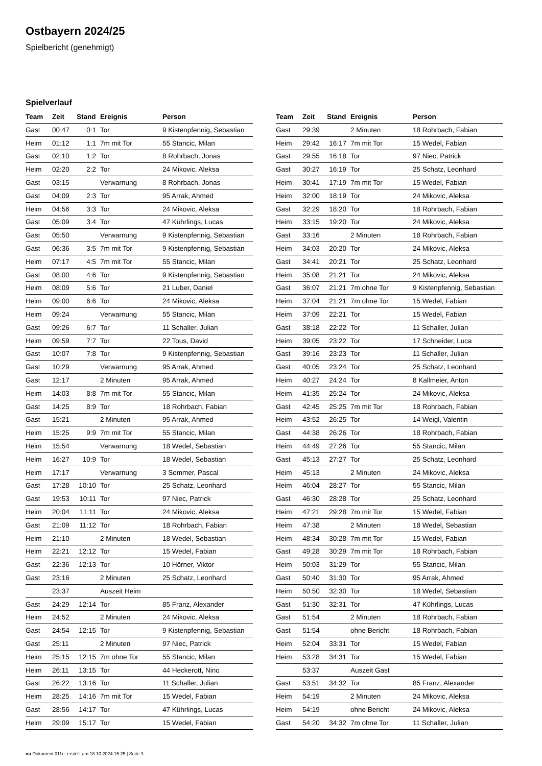Ostbayern 2024/25
Spielbericht (genehmigt)
Spielverlauf
| Team | Zeit | Stand | Ereignis | Person |
| --- | --- | --- | --- | --- |
| Gast | 00:47 | 0:1 | Tor | 9 Kistenpfennig, Sebastian |
| Heim | 01:12 | 1:1 | 7m mit Tor | 55 Stancic, Milan |
| Gast | 02:10 | 1:2 | Tor | 8 Rohrbach, Jonas |
| Heim | 02:20 | 2:2 | Tor | 24 Mikovic, Aleksa |
| Gast | 03:15 | | Verwarnung | 8 Rohrbach, Jonas |
| Gast | 04:09 | 2:3 | Tor | 95 Arrak, Ahmed |
| Heim | 04:56 | 3:3 | Tor | 24 Mikovic, Aleksa |
| Gast | 05:09 | 3:4 | Tor | 47 Kührlings, Lucas |
| Gast | 05:50 | | Verwarnung | 9 Kistenpfennig, Sebastian |
| Gast | 06:36 | 3:5 | 7m mit Tor | 9 Kistenpfennig, Sebastian |
| Heim | 07:17 | 4:5 | 7m mit Tor | 55 Stancic, Milan |
| Gast | 08:00 | 4:6 | Tor | 9 Kistenpfennig, Sebastian |
| Heim | 08:09 | 5:6 | Tor | 21 Luber, Daniel |
| Heim | 09:00 | 6:6 | Tor | 24 Mikovic, Aleksa |
| Heim | 09:24 | | Verwarnung | 55 Stancic, Milan |
| Gast | 09:26 | 6:7 | Tor | 11 Schaller, Julian |
| Heim | 09:59 | 7:7 | Tor | 22 Tous, David |
| Gast | 10:07 | 7:8 | Tor | 9 Kistenpfennig, Sebastian |
| Gast | 10:29 | | Verwarnung | 95 Arrak, Ahmed |
| Gast | 12:17 | | 2 Minuten | 95 Arrak, Ahmed |
| Heim | 14:03 | 8:8 | 7m mit Tor | 55 Stancic, Milan |
| Gast | 14:25 | 8:9 | Tor | 18 Rohrbach, Fabian |
| Gast | 15:21 | | 2 Minuten | 95 Arrak, Ahmed |
| Heim | 15:25 | 9:9 | 7m mit Tor | 55 Stancic, Milan |
| Heim | 15:54 | | Verwarnung | 18 Wedel, Sebastian |
| Heim | 16:27 | 10:9 | Tor | 18 Wedel, Sebastian |
| Heim | 17:17 | | Verwarnung | 3 Sommer, Pascal |
| Gast | 17:28 | 10:10 | Tor | 25 Schatz, Leonhard |
| Gast | 19:53 | 10:11 | Tor | 97 Niec, Patrick |
| Heim | 20:04 | 11:11 | Tor | 24 Mikovic, Aleksa |
| Gast | 21:09 | 11:12 | Tor | 18 Rohrbach, Fabian |
| Heim | 21:10 | | 2 Minuten | 18 Wedel, Sebastian |
| Heim | 22:21 | 12:12 | Tor | 15 Wedel, Fabian |
| Gast | 22:36 | 12:13 | Tor | 10 Hörner, Viktor |
| Gast | 23:16 | | 2 Minuten | 25 Schatz, Leonhard |
| | 23:37 | | Auszeit Heim | |
| Gast | 24:29 | 12:14 | Tor | 85 Franz, Alexander |
| Heim | 24:52 | | 2 Minuten | 24 Mikovic, Aleksa |
| Gast | 24:54 | 12:15 | Tor | 9 Kistenpfennig, Sebastian |
| Gast | 25:11 | | 2 Minuten | 97 Niec, Patrick |
| Heim | 25:15 | 12:15 | 7m ohne Tor | 55 Stancic, Milan |
| Heim | 26:11 | 13:15 | Tor | 44 Heckerott, Nino |
| Gast | 26:22 | 13:16 | Tor | 11 Schaller, Julian |
| Heim | 28:25 | 14:16 | 7m mit Tor | 15 Wedel, Fabian |
| Gast | 28:56 | 14:17 | Tor | 47 Kührlings, Lucas |
| Heim | 29:09 | 15:17 | Tor | 15 Wedel, Fabian |
| Team | Zeit | Stand | Ereignis | Person |
| --- | --- | --- | --- | --- |
| Gast | 29:39 | | 2 Minuten | 18 Rohrbach, Fabian |
| Heim | 29:42 | 16:17 | 7m mit Tor | 15 Wedel, Fabian |
| Gast | 29:55 | 16:18 | Tor | 97 Niec, Patrick |
| Gast | 30:27 | 16:19 | Tor | 25 Schatz, Leonhard |
| Heim | 30:41 | 17:19 | 7m mit Tor | 15 Wedel, Fabian |
| Heim | 32:00 | 18:19 | Tor | 24 Mikovic, Aleksa |
| Gast | 32:29 | 18:20 | Tor | 18 Rohrbach, Fabian |
| Heim | 33:15 | 19:20 | Tor | 24 Mikovic, Aleksa |
| Gast | 33:16 | | 2 Minuten | 18 Rohrbach, Fabian |
| Heim | 34:03 | 20:20 | Tor | 24 Mikovic, Aleksa |
| Gast | 34:41 | 20:21 | Tor | 25 Schatz, Leonhard |
| Heim | 35:08 | 21:21 | Tor | 24 Mikovic, Aleksa |
| Gast | 36:07 | 21:21 | 7m ohne Tor | 9 Kistenpfennig, Sebastian |
| Heim | 37:04 | 21:21 | 7m ohne Tor | 15 Wedel, Fabian |
| Heim | 37:09 | 22:21 | Tor | 15 Wedel, Fabian |
| Gast | 38:18 | 22:22 | Tor | 11 Schaller, Julian |
| Heim | 39:05 | 23:22 | Tor | 17 Schneider, Luca |
| Gast | 39:16 | 23:23 | Tor | 11 Schaller, Julian |
| Gast | 40:05 | 23:24 | Tor | 25 Schatz, Leonhard |
| Heim | 40:27 | 24:24 | Tor | 8 Kallmeier, Anton |
| Heim | 41:35 | 25:24 | Tor | 24 Mikovic, Aleksa |
| Gast | 42:45 | 25:25 | 7m mit Tor | 18 Rohrbach, Fabian |
| Heim | 43:52 | 26:25 | Tor | 14 Weigl, Valentin |
| Gast | 44:38 | 26:26 | Tor | 18 Rohrbach, Fabian |
| Heim | 44:49 | 27:26 | Tor | 55 Stancic, Milan |
| Gast | 45:13 | 27:27 | Tor | 25 Schatz, Leonhard |
| Heim | 45:13 | | 2 Minuten | 24 Mikovic, Aleksa |
| Heim | 46:04 | 28:27 | Tor | 55 Stancic, Milan |
| Gast | 46:30 | 28:28 | Tor | 25 Schatz, Leonhard |
| Heim | 47:21 | 29:28 | 7m mit Tor | 15 Wedel, Fabian |
| Heim | 47:38 | | 2 Minuten | 18 Wedel, Sebastian |
| Heim | 48:34 | 30:28 | 7m mit Tor | 15 Wedel, Fabian |
| Gast | 49:28 | 30:29 | 7m mit Tor | 18 Rohrbach, Fabian |
| Heim | 50:03 | 31:29 | Tor | 55 Stancic, Milan |
| Gast | 50:40 | 31:30 | Tor | 95 Arrak, Ahmed |
| Heim | 50:50 | 32:30 | Tor | 18 Wedel, Sebastian |
| Gast | 51:30 | 32:31 | Tor | 47 Kührlings, Lucas |
| Gast | 51:54 | | 2 Minuten | 18 Rohrbach, Fabian |
| Gast | 51:54 | | ohne Bericht | 18 Rohrbach, Fabian |
| Heim | 52:04 | 33:31 | Tor | 15 Wedel, Fabian |
| Heim | 53:28 | 34:31 | Tor | 15 Wedel, Fabian |
| | 53:37 | | Auszeit Gast | |
| Gast | 53:51 | 34:32 | Tor | 85 Franz, Alexander |
| Heim | 54:19 | | 2 Minuten | 24 Mikovic, Aleksa |
| Heim | 54:19 | | ohne Bericht | 24 Mikovic, Aleksa |
| Gast | 54:20 | 34:32 | 7m ohne Tor | 11 Schaller, Julian |
nu.Dokument 011e, erstellt am 18.10.2024 15:25 | Seite 3